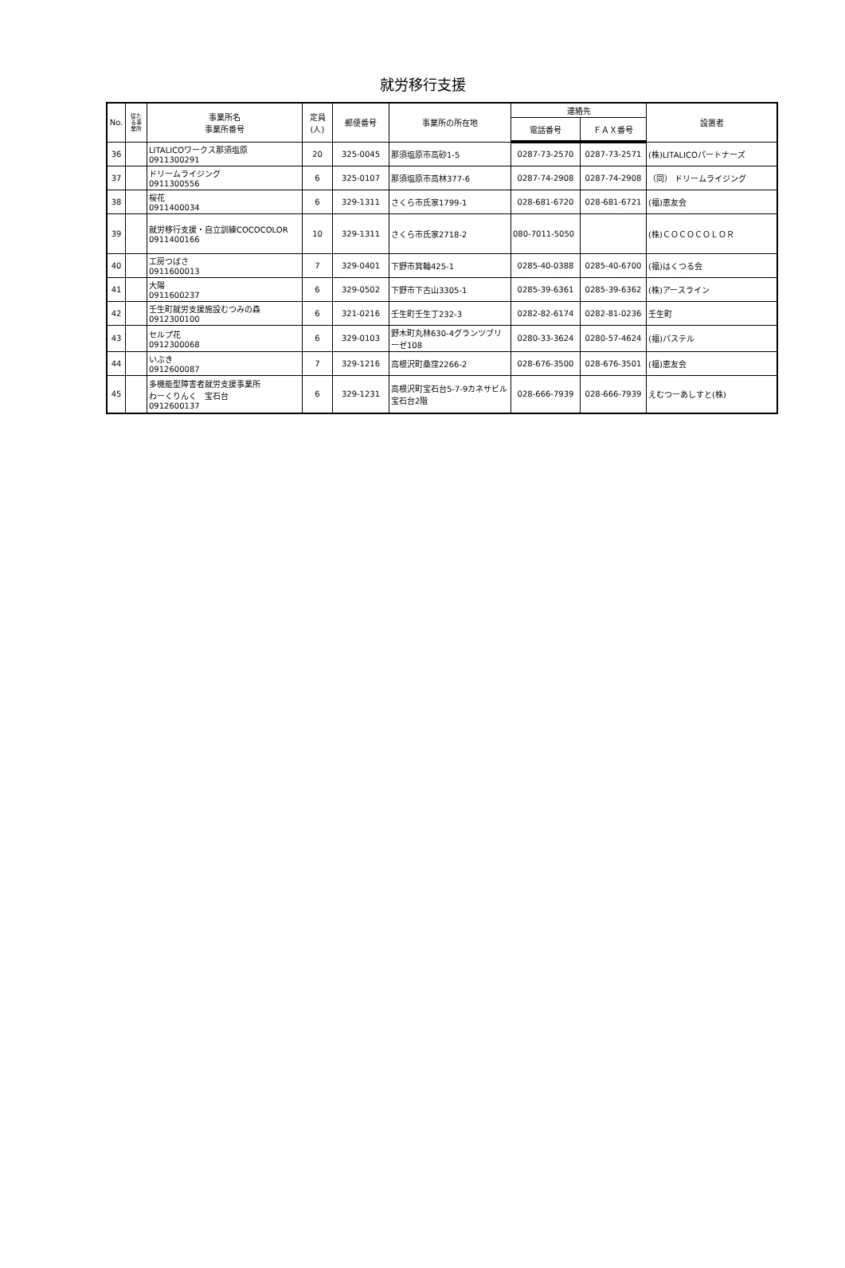就労移行支援
| No. | 従た る事 業所 | 事業所名 事業所番号 | 定員 (人) | 郵便番号 | 事業所の所在地 | 連絡先 | | 設置者 |
| --- | --- | --- | --- | --- | --- | --- | --- | --- |
| | | | | | | 電話番号 | ＦＡＸ番号 | |
| 36 | | LITALICOワークス那須塩原 0911300291 | 20 | 325-0045 | 那須塩原市高砂1-5 | 0287-73-2570 | 0287-73-2571 | (株)LITALICOパートナーズ |
| 37 | | ドリームライジング 0911300556 | 6 | 325-0107 | 那須塩原市高林377-6 | 0287-74-2908 | 0287-74-2908 | （同） ドリームライジング |
| 38 | | 桜花 0911400034 | 6 | 329-1311 | さくら市氏家1799-1 | 028-681-6720 | 028-681-6721 | (福)恵友会 |
| 39 | | 就労移行支援・自立訓練COCOCOLOR 0911400166 | 10 | 329-1311 | さくら市氏家2718-2 | 080-7011-5050 | | (株)ＣＯＣＯＣＯＬＯＲ |
| 40 | | 工房つばさ 0911600013 | 7 | 329-0401 | 下野市箕輪425-1 | 0285-40-0388 | 0285-40-6700 | (福)はくつる会 |
| 41 | | 大陽 0911600237 | 6 | 329-0502 | 下野市下古山3305-1 | 0285-39-6361 | 0285-39-6362 | (株)アースライン |
| 42 | | 壬生町就労支援施設むつみの森 0912300100 | 6 | 321-0216 | 壬生町壬生丁232-3 | 0282-82-6174 | 0282-81-0236 | 壬生町 |
| 43 | | セルプ花 0912300068 | 6 | 329-0103 | 野木町丸林630-4グランツブリーゼ108 | 0280-33-3624 | 0280-57-4624 | (福)パステル |
| 44 | | いぶき 0912600087 | 7 | 329-1216 | 高根沢町桑窪2266-2 | 028-676-3500 | 028-676-3501 | (福)恵友会 |
| 45 | | 多機能型障害者就労支援事業所 わーくりんく 宝石台 0912600137 | 6 | 329-1231 | 高根沢町宝石台5-7-9カネサビル宝石台2階 | 028-666-7939 | 028-666-7939 | えむつーあしすと(株) |